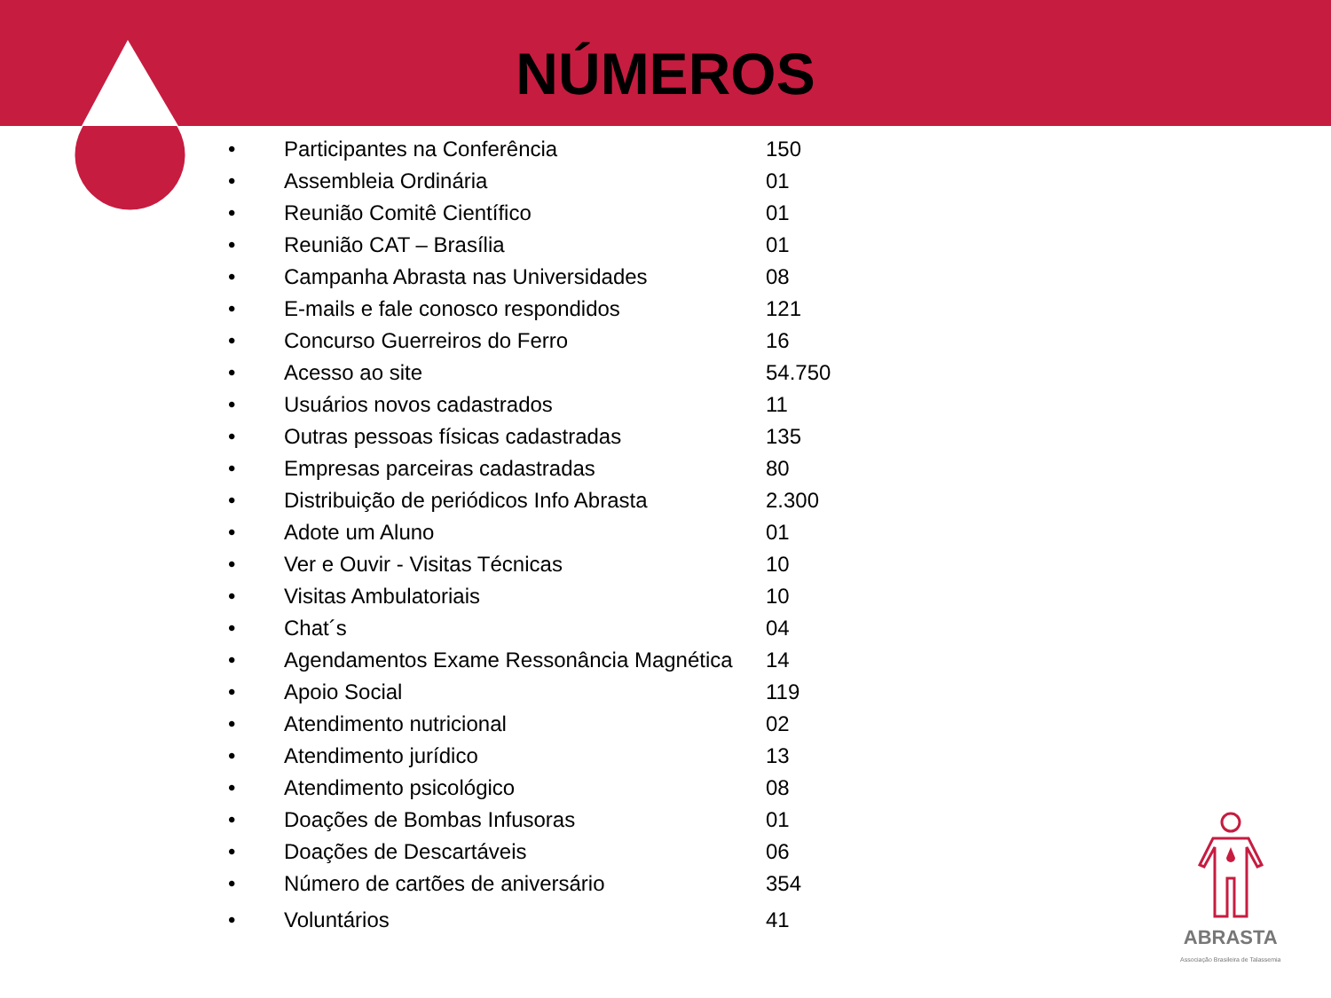NÚMEROS
| • | Participantes na Conferência | 150 |
| • | Assembleia Ordinária | 01 |
| • | Reunião Comitê Científico | 01 |
| • | Reunião CAT – Brasília | 01 |
| • | Campanha Abrasta nas Universidades | 08 |
| • | E-mails e fale conosco respondidos | 121 |
| • | Concurso Guerreiros do Ferro | 16 |
| • | Acesso ao site | 54.750 |
| • | Usuários novos cadastrados | 11 |
| • | Outras pessoas físicas cadastradas | 135 |
| • | Empresas parceiras cadastradas | 80 |
| • | Distribuição de periódicos Info Abrasta | 2.300 |
| • | Adote um Aluno | 01 |
| • | Ver e Ouvir - Visitas Técnicas | 10 |
| • | Visitas Ambulatoriais | 10 |
| • | Chat´s | 04 |
| • | Agendamentos Exame Ressonância Magnética | 14 |
| • | Apoio Social | 119 |
| • | Atendimento nutricional | 02 |
| • | Atendimento jurídico | 13 |
| • | Atendimento psicológico | 08 |
| • | Doações de Bombas Infusoras | 01 |
| • | Doações de Descartáveis | 06 |
| • | Número de cartões de aniversário | 354 |
| • | Voluntários | 41 |
ABRASTA
Associação Brasileira de Talassemia